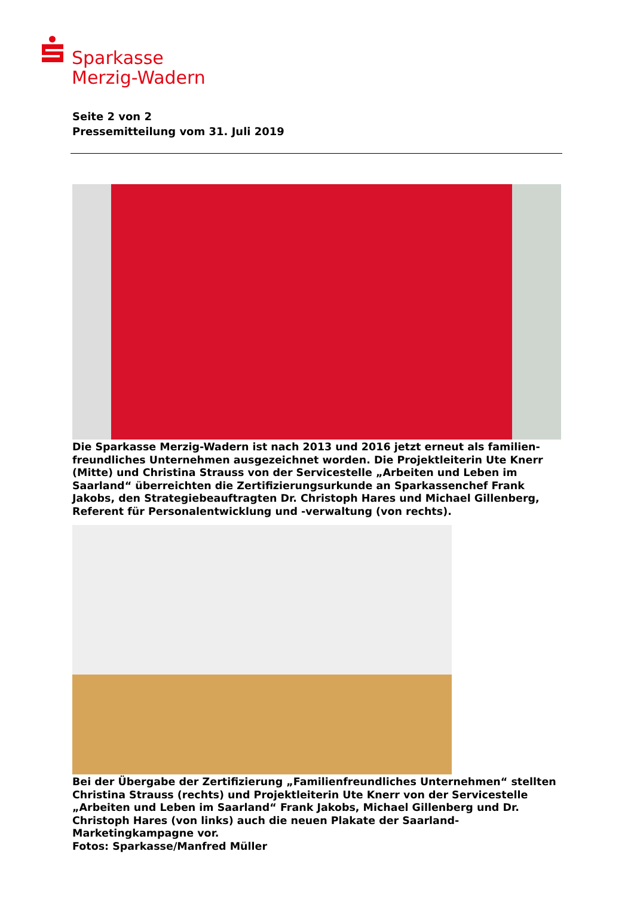Sparkasse
Merzig-Wadern
Seite 2 von 2
Pressemitteilung vom 31. Juli 2019
Die Sparkasse Merzig-Wadern ist nach 2013 und 2016 jetzt erneut als familien-freundliches Unternehmen ausgezeichnet worden. Die Projektleiterin Ute Knerr (Mitte) und Christina Strauss von der Servicestelle „Arbeiten und Leben im Saarland“ überreichten die Zertifizierungsurkunde an Sparkassenchef Frank Jakobs, den Strategiebeauftragten Dr. Christoph Hares und Michael Gillenberg, Referent für Personalentwicklung und -verwaltung (von rechts).
Bei der Übergabe der Zertifizierung „Familienfreundliches Unternehmen“ stellten Christina Strauss (rechts) und Projektleiterin Ute Knerr von der Servicestelle „Arbeiten und Leben im Saarland“ Frank Jakobs, Michael Gillenberg und Dr. Christoph Hares (von links) auch die neuen Plakate der Saarland-Marketingkampagne vor.
Fotos: Sparkasse/Manfred Müller